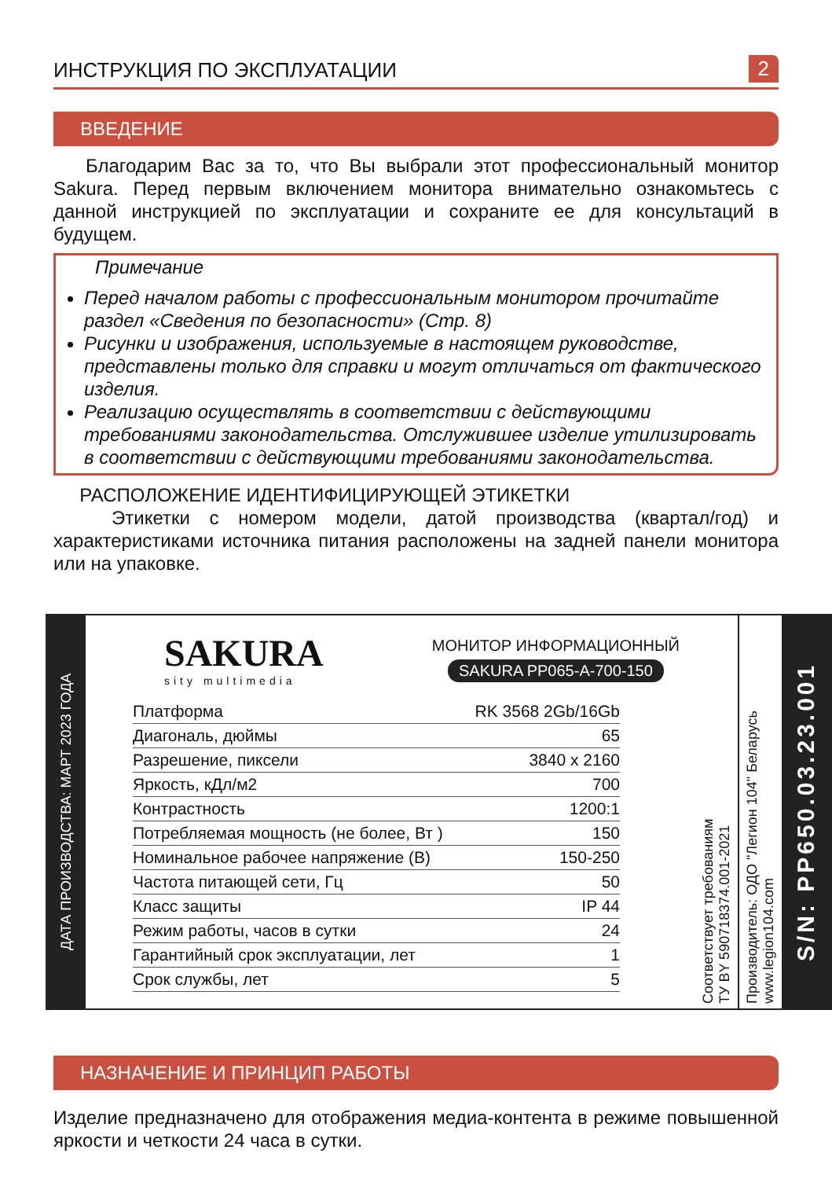ИНСТРУКЦИЯ ПО ЭКСПЛУАТАЦИИ 2
ВВЕДЕНИЕ
Благодарим Вас за то, что Вы выбрали этот профессиональный монитор Sakura. Перед первым включением монитора внимательно ознакомьтесь с данной инструкцией по эксплуатации и сохраните ее для консультаций в будущем.
Примечание
Перед началом работы с профессиональным монитором прочитайте раздел «Сведения по безопасности» (Стр. 8)
Рисунки и изображения, используемые в настоящем руководстве, представлены только для справки и могут отличаться от фактического изделия.
Реализацию осуществлять в соответствии с действующими требованиями законодательства. Отслужившее изделие утилизировать в соответствии с действующими требованиями законодательства.
РАСПОЛОЖЕНИЕ ИДЕНТИФИЦИРУЮЩЕЙ ЭТИКЕТКИ
Этикетки с номером модели, датой производства (квартал/год) и характеристиками источника питания расположены на задней панели монитора или на упаковке.
ДАТА ПРОИЗВОДСТВА: МАРТ 2023 ГОДА
SAKURA
sity multimedia
МОНИТОР ИНФОРМАЦИОННЫЙ
SAKURA PP065-A-700-150
| Платформа | RK 3568 2Gb/16Gb |
| Диагональ, дюймы | 65 |
| Разрешение, пиксели | 3840 x 2160 |
| Яркость, кДл/м2 | 700 |
| Контрастность | 1200:1 |
| Потребляемая мощность (не более, Вт ) | 150 |
| Номинальное рабочее напряжение (В) | 150-250 |
| Частота питающей сети, Гц | 50 |
| Класс защиты | IP 44 |
| Режим работы, часов в сутки | 24 |
| Гарантийный срок эксплуатации, лет | 1 |
| Срок службы, лет | 5 |
Соответствует требованиям
ТУ BY 590718374.001-2021
Производитель: ОДО "Легион 104" Беларусь
www.legion104.com
S/N: PP650.03.23.001
НАЗНАЧЕНИЕ И ПРИНЦИП РАБОТЫ
Изделие предназначено для отображения медиа-контента в режиме повышенной яркости и четкости 24 часа в сутки.